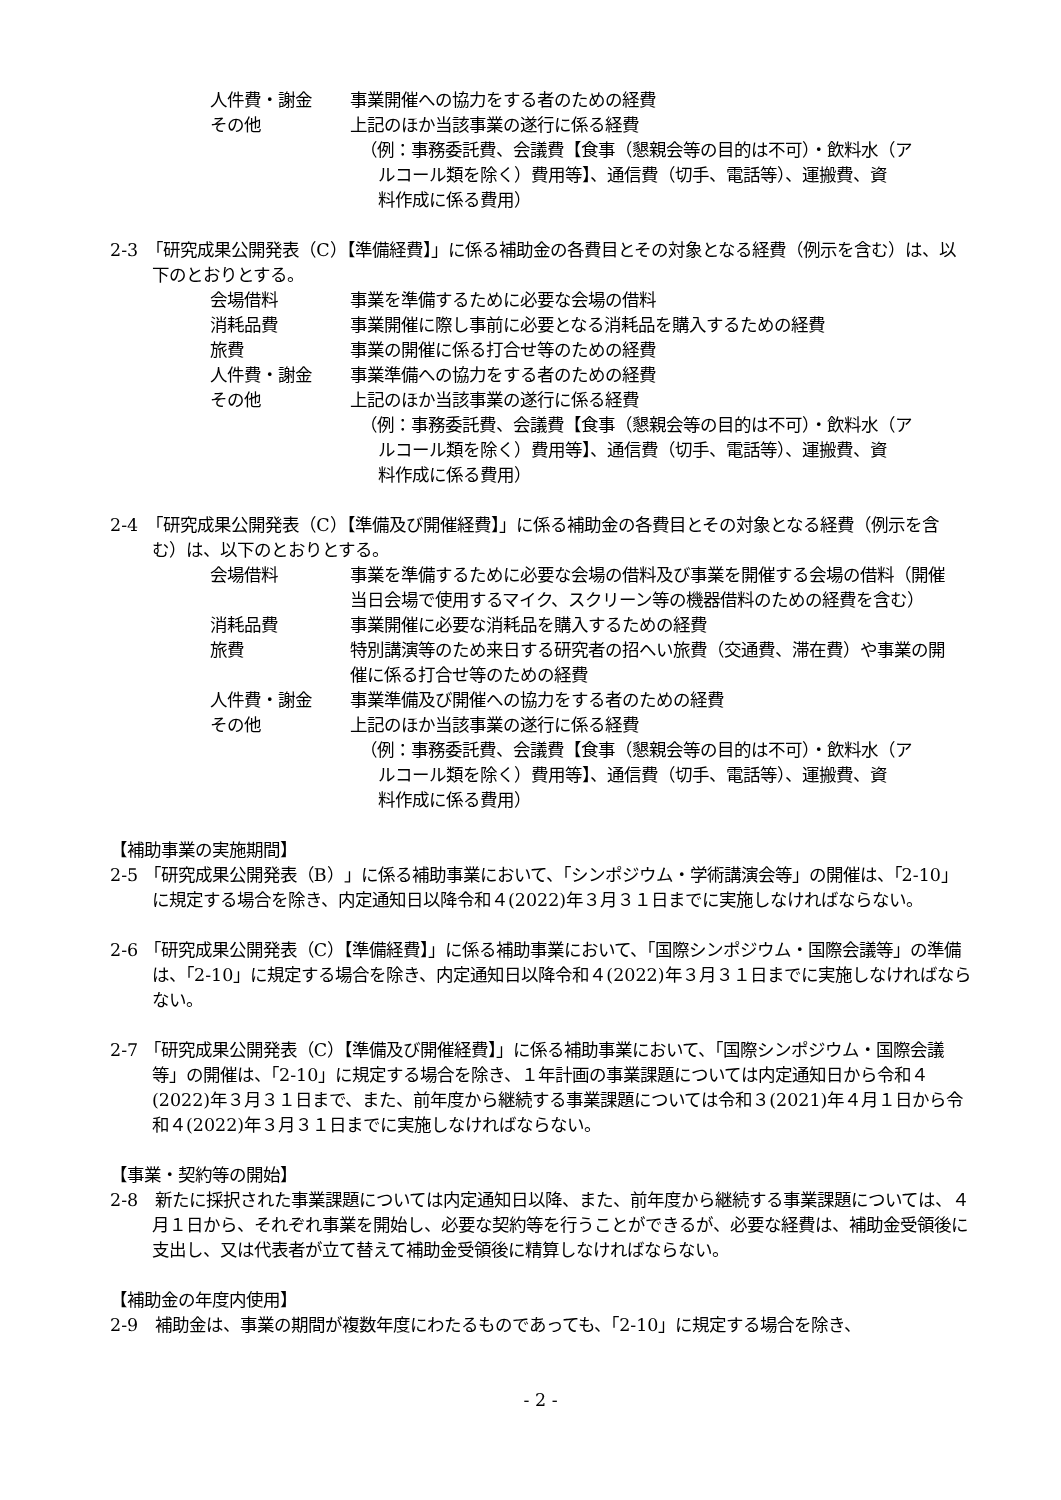人件費・謝金 事業開催への協力をする者のための経費
その他 上記のほか当該事業の遂行に係る経費
（例：事務委託費、会議費【食事（懇親会等の目的は不可）・飲料水（ア
ルコール類を除く）費用等】、通信費（切手、電話等）、運搬費、資
料作成に係る費用）
2-3　「研究成果公開発表（C）【準備経費】」に係る補助金の各費目とその対象となる経費（例示を含む）は、以下のとおりとする。
会場借料 事業を準備するために必要な会場の借料
消耗品費 事業開催に際し事前に必要となる消耗品を購入するための経費
旅費 事業の開催に係る打合せ等のための経費
人件費・謝金 事業準備への協力をする者のための経費
その他 上記のほか当該事業の遂行に係る経費
（例：事務委託費、会議費【食事（懇親会等の目的は不可）・飲料水（ア
ルコール類を除く）費用等】、通信費（切手、電話等）、運搬費、資
料作成に係る費用）
2-4　「研究成果公開発表（C）【準備及び開催経費】」に係る補助金の各費目とその対象となる経費（例示を含む）は、以下のとおりとする。
会場借料 事業を準備するために必要な会場の借料及び事業を開催する会場の借料（開催当日会場で使用するマイク、スクリーン等の機器借料のための経費を含む）
消耗品費 事業開催に必要な消耗品を購入するための経費
旅費 特別講演等のため来日する研究者の招へい旅費（交通費、滞在費）や事業の開催に係る打合せ等のための経費
人件費・謝金 事業準備及び開催への協力をする者のための経費
その他 上記のほか当該事業の遂行に係る経費
（例：事務委託費、会議費【食事（懇親会等の目的は不可）・飲料水（ア
ルコール類を除く）費用等】、通信費（切手、電話等）、運搬費、資
料作成に係る費用）
【補助事業の実施期間】
2-5 「研究成果公開発表（B）」に係る補助事業において、「シンポジウム・学術講演会等」の開催は、「2-10」に規定する場合を除き、内定通知日以降令和４(2022)年３月３１日までに実施しなければならない。
2-6 「研究成果公開発表（C）【準備経費】」に係る補助事業において、「国際シンポジウム・国際会議等」の準備は、「2-10」に規定する場合を除き、内定通知日以降令和４(2022)年３月３１日までに実施しなければならない。
2-7 「研究成果公開発表（C）【準備及び開催経費】」に係る補助事業において、「国際シンポジウム・国際会議等」の開催は、「2-10」に規定する場合を除き、１年計画の事業課題については内定通知日から令和４(2022)年３月３１日まで、また、前年度から継続する事業課題については令和３(2021)年４月１日から令和４(2022)年３月３１日までに実施しなければならない。
【事業・契約等の開始】
2-8　新たに採択された事業課題については内定通知日以降、また、前年度から継続する事業課題については、４月１日から、それぞれ事業を開始し、必要な契約等を行うことができるが、必要な経費は、補助金受領後に支出し、又は代表者が立て替えて補助金受領後に精算しなければならない。
【補助金の年度内使用】
2-9　補助金は、事業の期間が複数年度にわたるものであっても、「2-10」に規定する場合を除き、
- 2 -